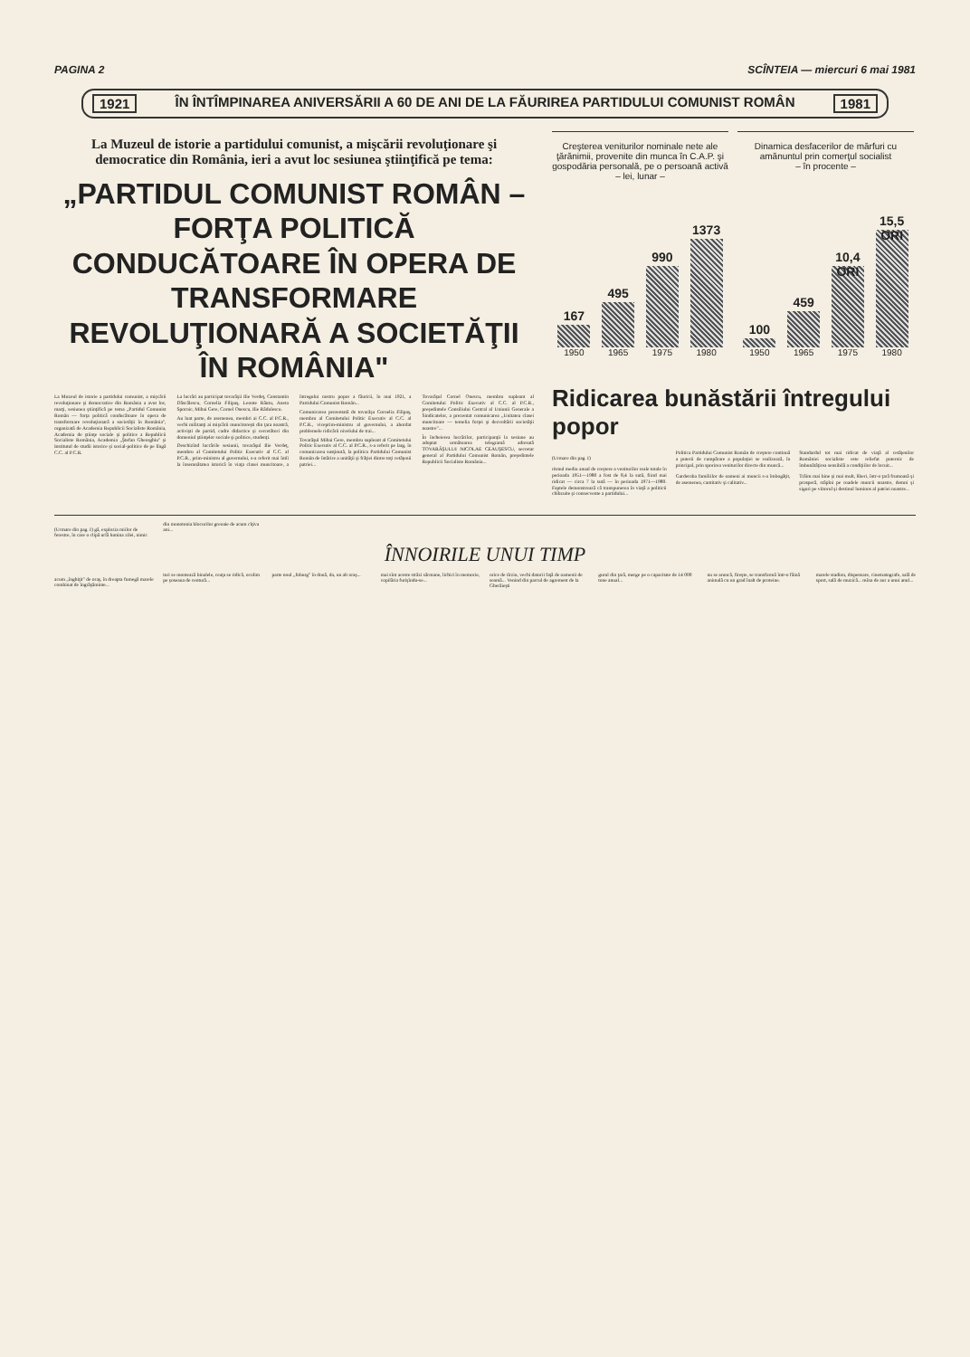PAGINA 2 SCÎNTEIA — miercuri 6 mai 1981
1921 ÎN ÎNTÎMPINAREA ANIVERSĂRII A 60 DE ANI DE LA FĂURIREA PARTIDULUI COMUNIST ROMÂN 1981
La Muzeul de istorie a partidului comunist, a mişcării revoluţionare şi democratice din România, ieri a avut loc sesiunea ştiinţifică pe tema:
„PARTIDUL COMUNIST ROMÂN – FORŢA POLITICĂ CONDUCĂTOARE ÎN OPERA DE TRANSFORMARE REVOLUŢIONARĂ A SOCIETĂŢII ÎN ROMÂNIA"
La Muzeul de istorie a partidului comunist, a mişcării revoluţionare şi democratice din România a avut loc, marţi, sesiunea ştiinţifică pe tema „Partidul Comunist Român — forţa politică conducătoare în opera de transformare revoluţionară a societăţii în România", organizată de Academia Republicii Socialiste România, Academia de ştiinţe sociale şi politice a Republicii Socialiste România, Academia „Ştefan Gheorghiu" şi Institutul de studii istorice şi social-politice de pe lîngă C.C. al P.C.R.
La lucrări au participat tovarăşii Ilie Verdeţ, Constantin Dăscălescu, Cornelia Filipaş, Leonte Răutu, Aneta Spornic, Mihai Gere, Cornel Onescu, Ilie Rădulescu.
Au luat parte, de asemenea, membri ai C.C. al P.C.R., vechi militanţi ai mişcării muncitoreşti din ţara noastră, activişti de partid, cadre didactice şi cercetători din domeniul ştiinţelor sociale şi politice, studenţi.
Deschizînd lucrările sesiunii, tovarăşul Ilie Verdeţ, membru al Comitetului Politic Executiv al C.C. al P.C.R., prim-ministru al guvernului, s-a referit mai întîi la însemnătatea istorică în viaţa clasei muncitoare, a întregului nostru popor a făuririi, în mai 1921, a Partidului Comunist Român...
Comunicarea prezentată de tovarăşa Cornelia Filipaş, membru al Comitetului Politic Executiv al C.C. al P.C.R., viceprim-ministru al guvernului, a abordat problemele ridicării nivelului de trai...
Tovarăşul Mihai Gere, membru supleant al Comitetului Politic Executiv al C.C. al P.C.R., s-a referit pe larg, în comunicarea susţinută, la politica Partidului Comunist Român de întărire a unităţii şi frăţiei dintre toţi cetăţenii patriei...
Tovarăşul Cornel Onescu, membru supleant al Comitetului Politic Executiv al C.C. al P.C.R., preşedintele Consiliului Central al Uniunii Generale a Sindicatelor, a prezentat comunicarea „Unitatea clasei muncitoare — temelia forţei şi dezvoltării societăţii noastre"...
În încheierea lucrărilor, participanţii la sesiune au adoptat următoarea telegramă adresată TOVARĂŞULUI NICOLAE CEAUŞESCU, secretar general al Partidului Comunist Român, preşedintele Republicii Socialiste România...
Creşterea veniturilor nominale nete ale ţărănimii, provenite din munca în C.A.P. şi gospodăria personală, pe o persoană activă
– lei, lunar –
167
495
990
1373
1950 1965 1975 1980
Dinamica desfacerilor de mărfuri cu amănuntul prin comerţul socialist
– în procente –
100
459
10,4 ORI
15,5 ORI
1950 1965 1975 1980
Ridicarea bunăstării întregului popor
(Urmare din pag. I)
ritmul mediu anual de creştere a veniturilor reale totale în perioada 1951—1980 a fost de 8,4 la sută, fiind mai ridicat — circa 7 la sută — în perioada 1971—1980. Faptele demonstrează că transpunerea în viaţă a politicii chibzuite şi consecvente a partidului...
Politica Partidului Comunist Român de creştere continuă a puterii de cumpărare a populaţiei se realizează, în principal, prin sporirea veniturilor directe din muncă...
Garderoba familiilor de oameni ai muncii s-a îmbogăţit, de asemenea, cantitativ şi calitativ...
Standardul tot mai ridicat de viaţă al cetăţenilor României socialiste este reliefat puternic de îmbunătăţirea sensibilă a condiţiilor de locuit...
Trăim mai bine şi mai mult, liberi, într-o ţară frumoasă şi prosperă, stăpîni pe roadele muncii noastre, demni şi siguri pe viitorul şi destinul luminos al patriei noastre...
(Urmare din pag. I) gă, explozia miilor de ferestre, în care o clipă urlă lumina zilei, nimic din monotonia blocurilor greoaie de acum cîţiva ani...
ÎNNOIRILE UNUI TIMP
acum „înghiţit" de oraş, în dreapta fumegă marele combinat de îngrăşăminte...
turi se montează binalele, ceaţa se ridică, ocolim pe şoseaua de centură...
parte noul „foburg" în două, da, un alt oraş...
mai sînt aceste străzi sărmane, lichiri în memorie, copilăria furişîndu-se...
orice de tîrziu, vechi datorii faţă de oamenii de seamă... Venind din parcul de agrement de la Gherăieşti
gurul din ţară, merge pe o capacitate de 14 000 tone anual...
nu se aruncă, fireşte, se transformă într-o făină animală cu un grad înalt de proteine.
marele stadion, dispensare, cinematografe, sală de sport, sală de muzică... mîna de aur a unui anul...